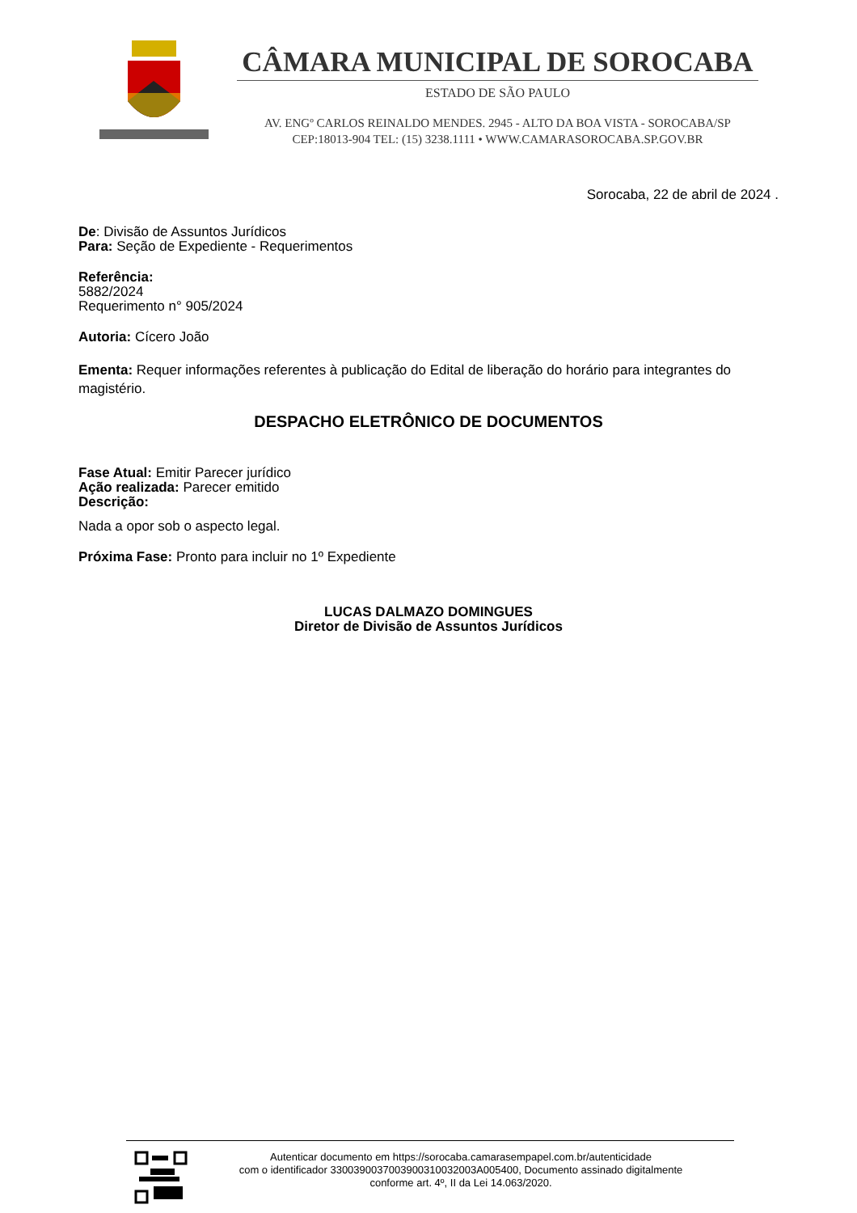CÂMARA MUNICIPAL DE SOROCABA
ESTADO DE SÃO PAULO
AV. ENGº CARLOS REINALDO MENDES. 2945 - ALTO DA BOA VISTA - SOROCABA/SP
CEP:18013-904 TEL: (15) 3238.1111 • WWW.CAMARASOROCABA.SP.GOV.BR
Sorocaba, 22 de abril de 2024 .
De: Divisão de Assuntos Jurídicos
Para: Seção de Expediente - Requerimentos
Referência:
5882/2024
Requerimento n° 905/2024
Autoria: Cícero João
Ementa: Requer informações referentes à publicação do Edital de liberação do horário para integrantes do magistério.
DESPACHO ELETRÔNICO DE DOCUMENTOS
Fase Atual: Emitir Parecer jurídico
Ação realizada: Parecer emitido
Descrição:
Nada a opor sob o aspecto legal.
Próxima Fase: Pronto para incluir no 1º Expediente
LUCAS DALMAZO DOMINGUES
Diretor de Divisão de Assuntos Jurídicos
Autenticar documento em https://sorocaba.camarasempapel.com.br/autenticidade
com o identificador 3300390037003900310032003A005400, Documento assinado digitalmente
conforme art. 4º, II da Lei 14.063/2020.